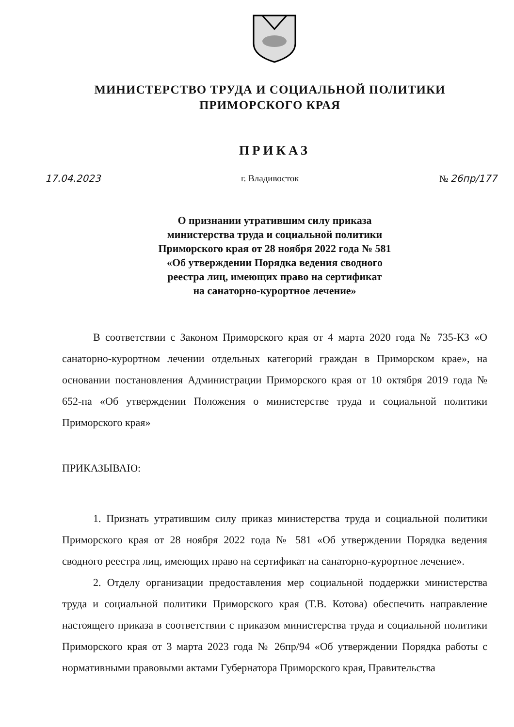МИНИСТЕРСТВО ТРУДА И СОЦИАЛЬНОЙ ПОЛИТИКИ
ПРИМОРСКОГО КРАЯ
ПРИКАЗ
17.04.2023 г. Владивосток № 26пр/177
О признании утратившим силу приказа
министерства труда и социальной политики
Приморского края от 28 ноября 2022 года № 581
«Об утверждении Порядка ведения сводного
реестра лиц, имеющих право на сертификат
на санаторно-курортное лечение»
В соответствии с Законом Приморского края от 4 марта 2020 года № 735-КЗ «О санаторно-курортном лечении отдельных категорий граждан в Приморском крае», на основании постановления Администрации Приморского края от 10 октября 2019 года № 652-па «Об утверждении Положения о министерстве труда и социальной политики Приморского края»
ПРИКАЗЫВАЮ:
1. Признать утратившим силу приказ министерства труда и социальной политики Приморского края от 28 ноября 2022 года № 581 «Об утверждении Порядка ведения сводного реестра лиц, имеющих право на сертификат на санаторно-курортное лечение».
2. Отделу организации предоставления мер социальной поддержки министерства труда и социальной политики Приморского края (Т.В. Котова) обеспечить направление настоящего приказа в соответствии с приказом министерства труда и социальной политики Приморского края от 3 марта 2023 года № 26пр/94 «Об утверждении Порядка работы с нормативными правовыми актами Губернатора Приморского края, Правительства